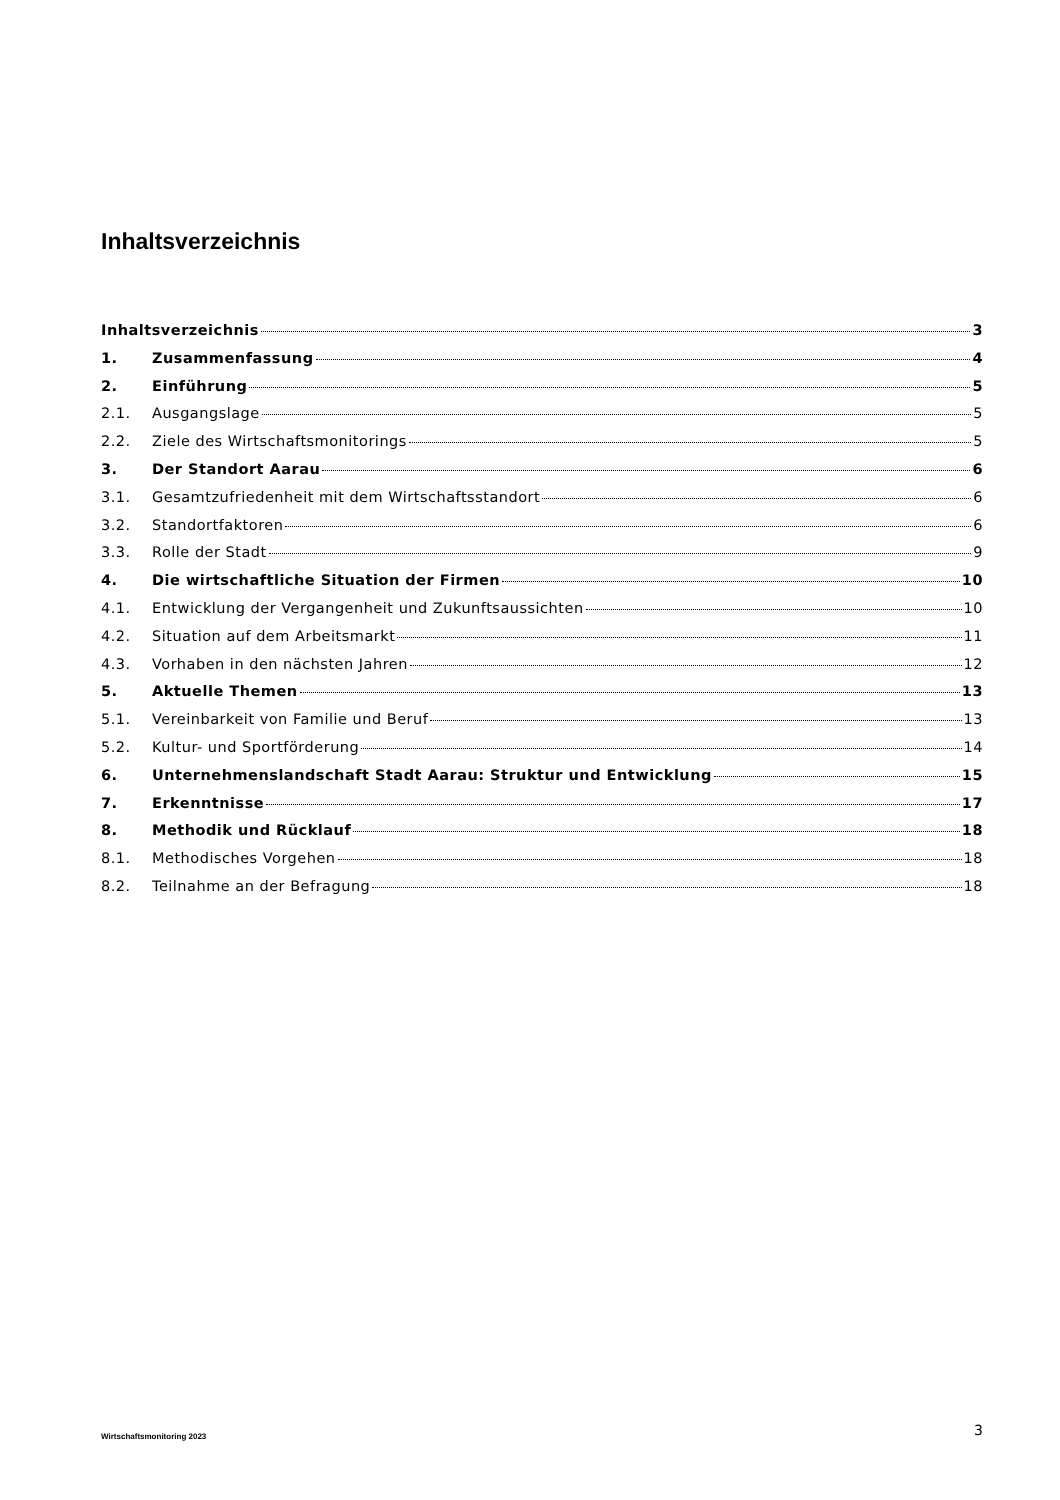Inhaltsverzeichnis
Inhaltsverzeichnis 3
1. Zusammenfassung 4
2. Einführung 5
2.1. Ausgangslage 5
2.2. Ziele des Wirtschaftsmonitorings 5
3. Der Standort Aarau 6
3.1. Gesamtzufriedenheit mit dem Wirtschaftsstandort 6
3.2. Standortfaktoren 6
3.3. Rolle der Stadt 9
4. Die wirtschaftliche Situation der Firmen 10
4.1. Entwicklung der Vergangenheit und Zukunftsaussichten 10
4.2. Situation auf dem Arbeitsmarkt 11
4.3. Vorhaben in den nächsten Jahren 12
5. Aktuelle Themen 13
5.1. Vereinbarkeit von Familie und Beruf 13
5.2. Kultur- und Sportförderung 14
6. Unternehmenslandschaft Stadt Aarau: Struktur und Entwicklung 15
7. Erkenntnisse 17
8. Methodik und Rücklauf 18
8.1. Methodisches Vorgehen 18
8.2. Teilnahme an der Befragung 18
Wirtschaftsmonitoring 2023 3